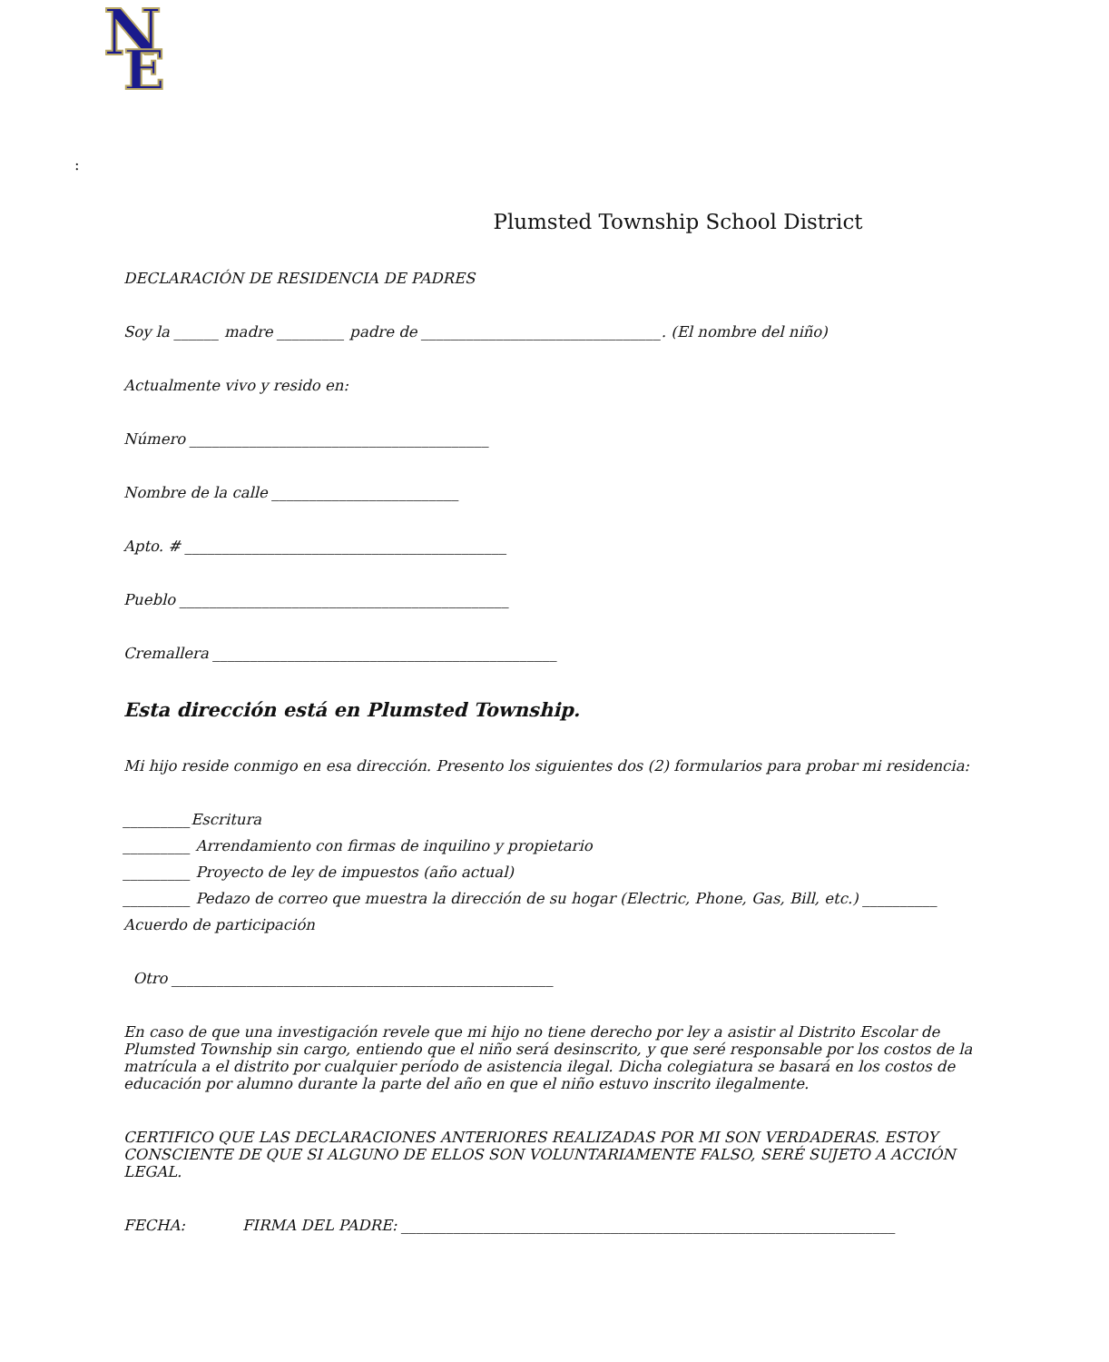N
E
:
Plumsted Township School District
DECLARACIÓN DE RESIDENCIA DE PADRES
Soy la ______ madre _________ padre de ________________________________. (El nombre del niño)
Actualmente vivo y resido en:
Número ________________________________________
Nombre de la calle _________________________
Apto. # ___________________________________________
Pueblo ____________________________________________
Cremallera ______________________________________________
Esta dirección está en Plumsted Township.
Mi hijo reside conmigo en esa dirección. Presento los siguientes dos (2) formularios para probar mi residencia:
_________Escritura
_________ Arrendamiento con firmas de inquilino y propietario
_________ Proyecto de ley de impuestos (año actual)
_________ Pedazo de correo que muestra la dirección de su hogar (Electric, Phone, Gas, Bill, etc.) __________
Acuerdo de participación
Otro ___________________________________________________
En caso de que una investigación revele que mi hijo no tiene derecho por ley a asistir al Distrito Escolar de Plumsted Township sin cargo, entiendo que el niño será desinscrito, y que seré responsable por los costos de la matrícula a el distrito por cualquier período de asistencia ilegal. Dicha colegiatura se basará en los costos de educación por alumno durante la parte del año en que el niño estuvo inscrito ilegalmente.
CERTIFICO QUE LAS DECLARACIONES ANTERIORES REALIZADAS POR MI SON VERDADERAS. ESTOY CONSCIENTE DE QUE SI ALGUNO DE ELLOS SON VOLUNTARIAMENTE FALSO, SERÉ SUJETO A ACCIÓN LEGAL.
FECHA: FIRMA DEL PADRE: __________________________________________________________________